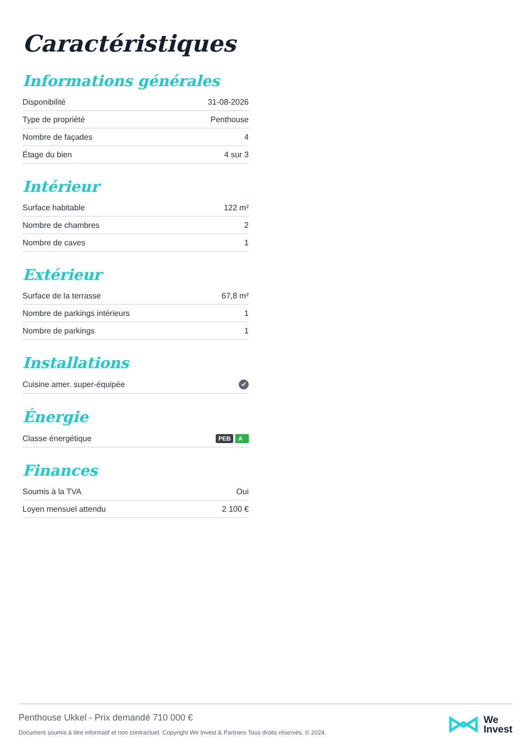Caractéristiques
Informations générales
| Disponibilité | 31-08-2026 |
| Type de propriété | Penthouse |
| Nombre de façades | 4 |
| Étage du bien | 4 sur 3 |
Intérieur
| Surface habitable | 122 m² |
| Nombre de chambres | 2 |
| Nombre de caves | 1 |
Extérieur
| Surface de la terrasse | 67,8 m² |
| Nombre de parkings intérieurs | 1 |
| Nombre de parkings | 1 |
Installations
| Cuisine amer. super-équipée | ✔ |
Énergie
| Classe énergétique | PEB A |
Finances
| Soumis à la TVA | Oui |
| Loyen mensuel attendu | 2 100 € |
Penthouse Ukkel - Prix demandé 710 000 €
Document soumis à titre informatif et non contractuel. Copyright We Invest & Partners Tous droits réservés. © 2024.
We
Invest